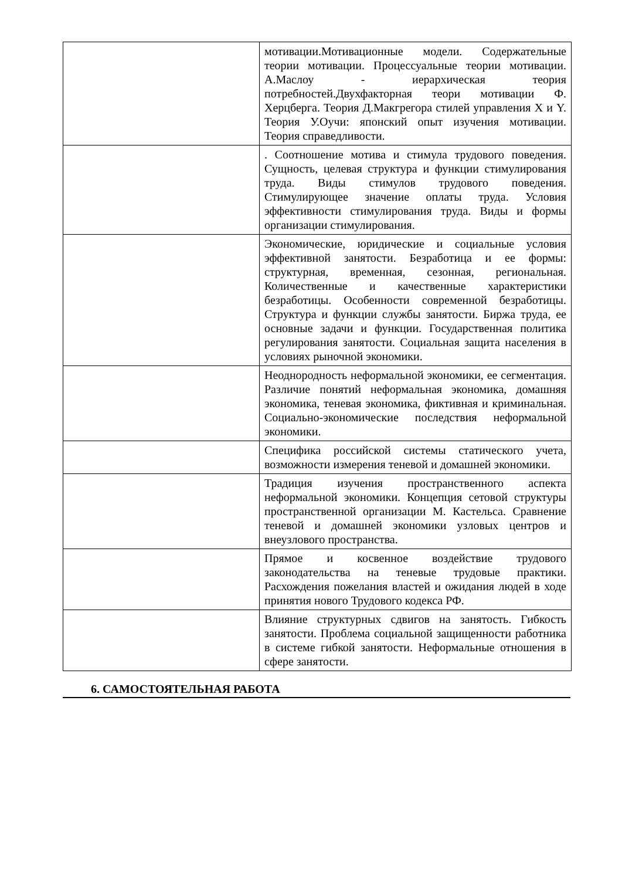| | мотивации.Мотивационные модели. Содержательные теории мотивации. Процессуальные теории мотивации. А.Маслоу - иерархическая теория потребностей.Двухфакторная теори мотивации Ф. Херцберга. Теория Д.Макгрегора стилей управления X и Y. Теория У.Оучи: японский опыт изучения мотивации. Теория справедливости. |
| | . Соотношение мотива и стимула трудового поведения. Сущность, целевая структура и функции стимулирования труда. Виды стимулов трудового поведения. Стимулирующее значение оплаты труда. Условия эффективности стимулирования труда. Виды и формы организации стимулирования. |
| | Экономические, юридические и социальные условия эффективной занятости. Безработица и ее формы: структурная, временная, сезонная, региональная. Количественные и качественные характеристики безработицы. Особенности современной безработицы. Структура и функции службы занятости. Биржа труда, ее основные задачи и функции. Государственная политика регулирования занятости. Социальная защита населения в условиях рыночной экономики. |
| | Неоднородность неформальной экономики, ее сегментация. Различие понятий неформальная экономика, домашняя экономика, теневая экономика, фиктивная и криминальная. Социально-экономические последствия неформальной экономики. |
| | Специфика российской системы статического учета, возможности измерения теневой и домашней экономики. |
| | Традиция изучения пространственного аспекта неформальной экономики. Концепция сетовой структуры пространственной организации М. Кастельса. Сравнение теневой и домашней экономики узловых центров и внеузлового пространства. |
| | Прямое и косвенное воздействие трудового законодательства на теневые трудовые практики. Расхождения пожелания властей и ожидания людей в ходе принятия нового Трудового кодекса РФ. |
| | Влияние структурных сдвигов на занятость. Гибкость занятости. Проблема социальной защищенности работника в системе гибкой занятости. Неформальные отношения в сфере занятости. |
6. САМОСТОЯТЕЛЬНАЯ РАБОТА